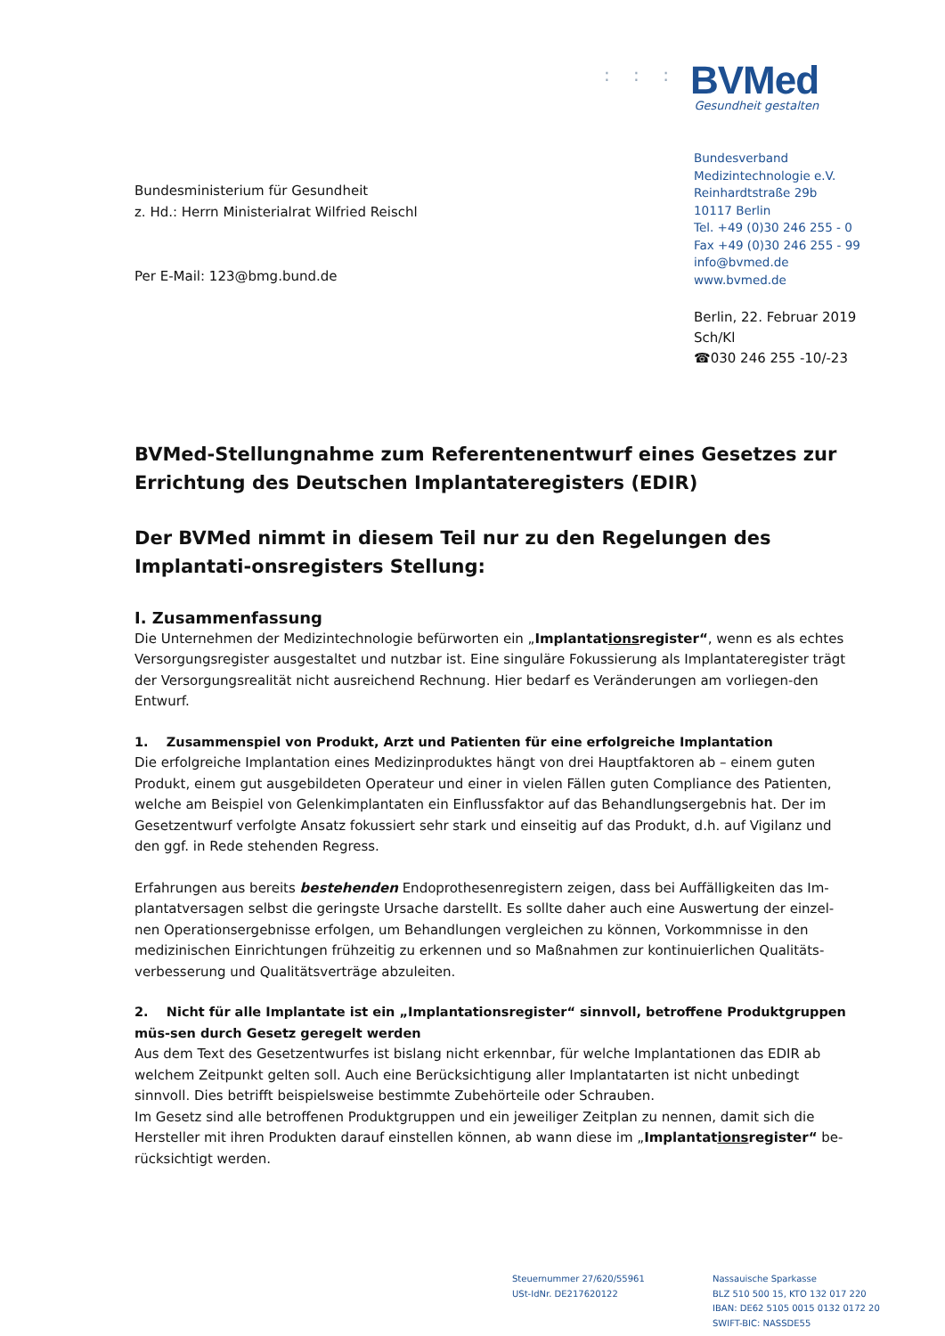: : : :
BVMed
Gesundheit gestalten
Bundesverband
Medizintechnologie e.V.
Reinhardtstraße 29b
10117 Berlin
Tel. +49 (0)30 246 255 - 0
Fax +49 (0)30 246 255 - 99
info@bvmed.de
www.bvmed.de
Berlin, 22. Februar 2019
Sch/Kl
☎030 246 255 -10/-23
Bundesministerium für Gesundheit
z. Hd.: Herrn Ministerialrat Wilfried Reischl
Per E-Mail: 123@bmg.bund.de
BVMed-Stellungnahme zum Referentenentwurf eines Gesetzes zur Errichtung des Deutschen Implantateregisters (EDIR)
Der BVMed nimmt in diesem Teil nur zu den Regelungen des Implantati-onsregisters Stellung:
I. Zusammenfassung
Die Unternehmen der Medizintechnologie befürworten ein „Implantationsregister“, wenn es als echtes Versorgungsregister ausgestaltet und nutzbar ist. Eine singuläre Fokussierung als Implantateregister trägt der Versorgungsrealität nicht ausreichend Rechnung. Hier bedarf es Veränderungen am vorliegen-den Entwurf.
1. Zusammenspiel von Produkt, Arzt und Patienten für eine erfolgreiche Implantation
Die erfolgreiche Implantation eines Medizinproduktes hängt von drei Hauptfaktoren ab – einem guten Produkt, einem gut ausgebildeten Operateur und einer in vielen Fällen guten Compliance des Patienten, welche am Beispiel von Gelenkimplantaten ein Einflussfaktor auf das Behandlungsergebnis hat. Der im Gesetzentwurf verfolgte Ansatz fokussiert sehr stark und einseitig auf das Produkt, d.h. auf Vigilanz und den ggf. in Rede stehenden Regress.
Erfahrungen aus bereits bestehenden Endoprothesenregistern zeigen, dass bei Auffälligkeiten das Im-plantatversagen selbst die geringste Ursache darstellt. Es sollte daher auch eine Auswertung der einzel-nen Operationsergebnisse erfolgen, um Behandlungen vergleichen zu können, Vorkommnisse in den medizinischen Einrichtungen frühzeitig zu erkennen und so Maßnahmen zur kontinuierlichen Qualitäts-verbesserung und Qualitätsverträge abzuleiten.
2. Nicht für alle Implantate ist ein „Implantationsregister“ sinnvoll, betroffene Produktgruppen müs-sen durch Gesetz geregelt werden
Aus dem Text des Gesetzentwurfes ist bislang nicht erkennbar, für welche Implantationen das EDIR ab welchem Zeitpunkt gelten soll. Auch eine Berücksichtigung aller Implantatarten ist nicht unbedingt sinnvoll. Dies betrifft beispielsweise bestimmte Zubehörteile oder Schrauben.
Im Gesetz sind alle betroffenen Produktgruppen und ein jeweiliger Zeitplan zu nennen, damit sich die Hersteller mit ihren Produkten darauf einstellen können, ab wann diese im „Implantationsregister“ be-rücksichtigt werden.
Steuernummer 27/620/55961
USt-IdNr. DE217620122
Nassauische Sparkasse
BLZ 510 500 15, KTO 132 017 220
IBAN: DE62 5105 0015 0132 0172 20
SWIFT-BIC: NASSDE55